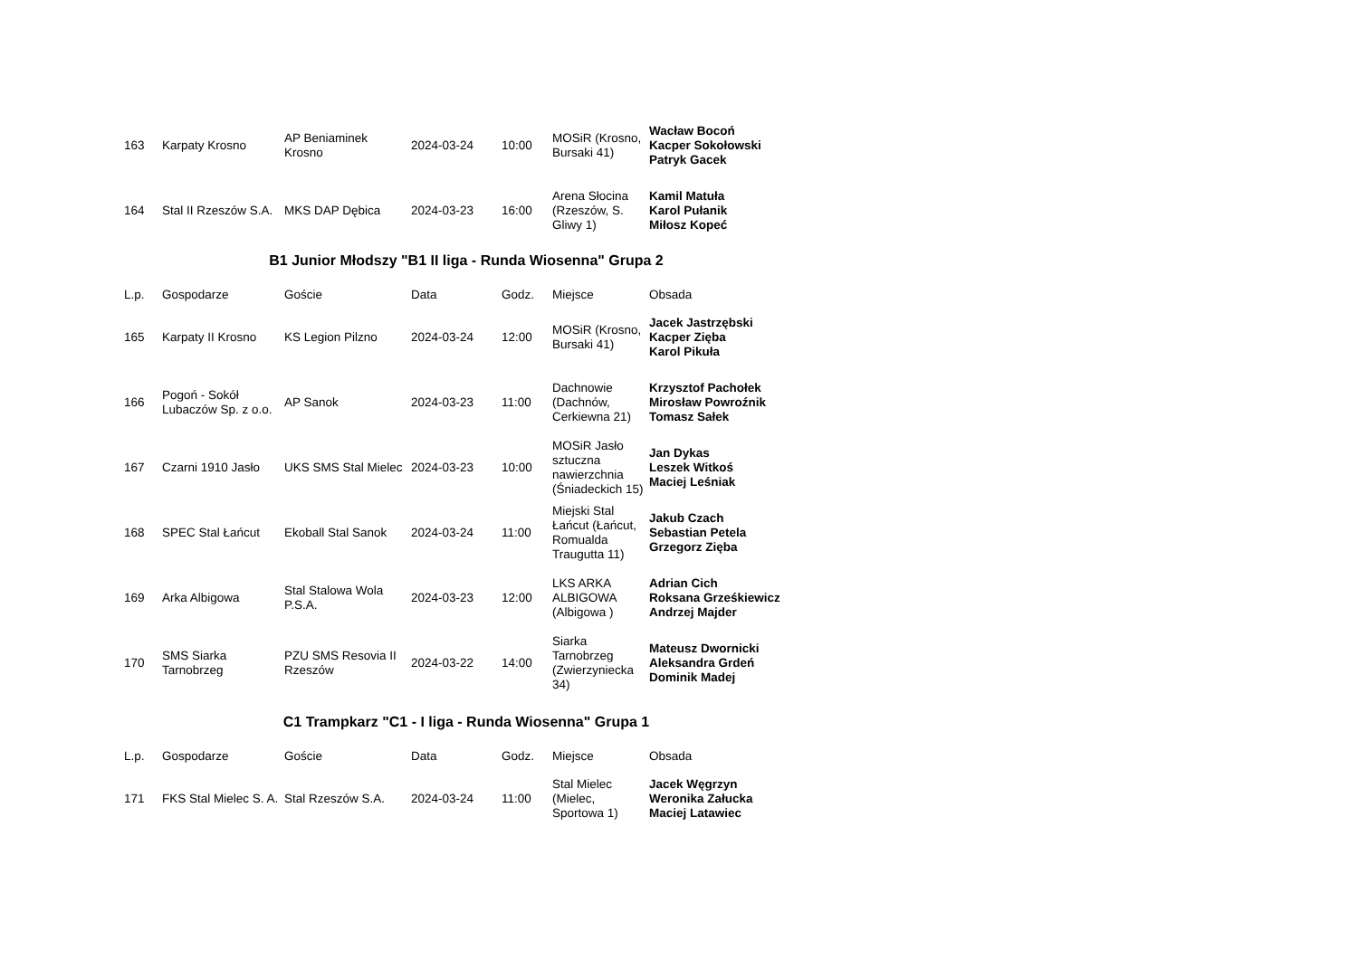| 163 | Karpaty Krosno | AP Beniaminek Krosno | 2024-03-24 | 10:00 | MOSiR (Krosno, Bursaki 41) | Wacław Bocoń Kacper Sokołowski Patryk Gacek |
| 164 | Stal II Rzeszów S.A. | MKS DAP Dębica | 2024-03-23 | 16:00 | Arena Słocina (Rzeszów, S. Gliwy 1) | Kamil Matuła Karol Pułanik Miłosz Kopeć |
B1 Junior Młodszy "B1 II liga - Runda Wiosenna" Grupa 2
| L.p. | Gospodarze | Goście | Data | Godz. | Miejsce | Obsada |
| --- | --- | --- | --- | --- | --- | --- |
| 165 | Karpaty II Krosno | KS Legion Pilzno | 2024-03-24 | 12:00 | MOSiR (Krosno, Bursaki 41) | Jacek Jastrzębski Kacper Zięba Karol Pikuła |
| 166 | Pogoń - Sokół Lubaczów Sp. z o.o. | AP Sanok | 2024-03-23 | 11:00 | Dachnowie (Dachnów, Cerkiewna 21) | Krzysztof Pachołek Mirosław Powroźnik Tomasz Sałek |
| 167 | Czarni 1910 Jasło | UKS SMS Stal Mielec | 2024-03-23 | 10:00 | MOSiR Jasło sztuczna nawierzchnia (Śniadeckich 15) | Jan Dykas Leszek Witkoś Maciej Leśniak |
| 168 | SPEC Stal Łańcut | Ekoball Stal Sanok | 2024-03-24 | 11:00 | Miejski Stal Łańcut (Łańcut, Romualda Traugutta 11) | Jakub Czach Sebastian Petela Grzegorz Zięba |
| 169 | Arka Albigowa | Stal Stalowa Wola P.S.A. | 2024-03-23 | 12:00 | LKS ARKA ALBIGOWA (Albigowa ) | Adrian Cich Roksana Grześkiewicz Andrzej Majder |
| 170 | SMS Siarka Tarnobrzeg | PZU SMS Resovia II Rzeszów | 2024-03-22 | 14:00 | Siarka Tarnobrzeg (Zwierzyniecka 34) | Mateusz Dwornicki Aleksandra Grdeń Dominik Madej |
C1 Trampkarz "C1 - I liga - Runda Wiosenna" Grupa 1
| L.p. | Gospodarze | Goście | Data | Godz. | Miejsce | Obsada |
| --- | --- | --- | --- | --- | --- | --- |
| 171 | FKS Stal Mielec S. A. | Stal Rzeszów S.A. | 2024-03-24 | 11:00 | Stal Mielec (Mielec, Sportowa 1) | Jacek Węgrzyn Weronika Załucka Maciej Latawiec |